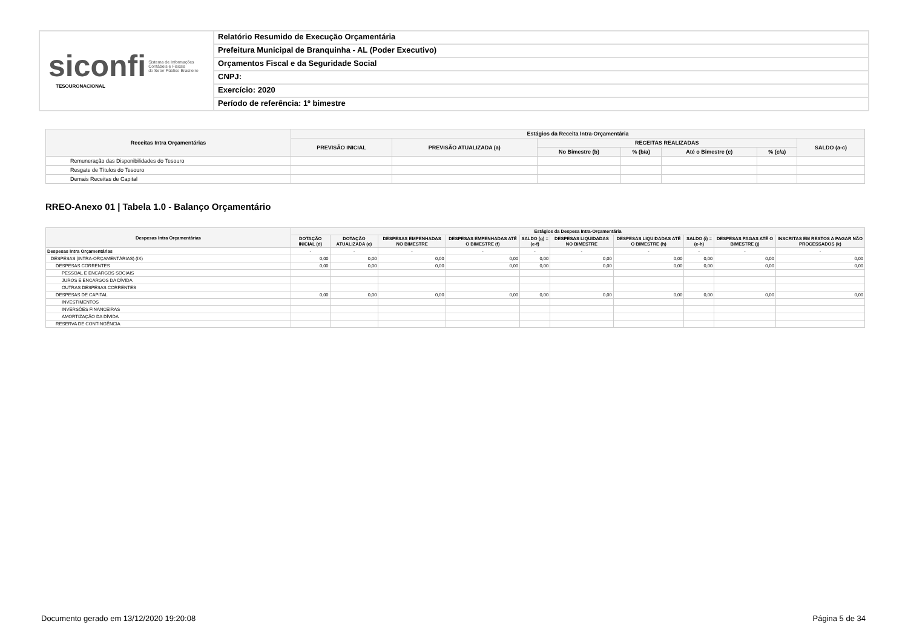siconfi Sistema de Informações
Contábeis e Fiscais
do Setor Público Brasileiro
TESOURONACIONAL
Relatório Resumido de Execução Orçamentária
Prefeitura Municipal de Branquinha - AL (Poder Executivo)
Orçamentos Fiscal e da Seguridade Social
CNPJ:
Exercício: 2020
Período de referência: 1º bimestre
| Receitas Intra Orçamentárias | Estágios da Receita Intra-Orçamentária | | | | | | |
| --- | --- | --- | --- | --- | --- | --- | --- |
| | PREVISÃO INICIAL | PREVISÃO ATUALIZADA (a) | RECEITAS REALIZADAS | | | | SALDO (a-c) |
| | | | No Bimestre (b) | % (b/a) | Até o Bimestre (c) | % (c/a) | |
| Remuneração das Disponibilidades do Tesouro | | | | | | | |
| Resgate de Títulos do Tesouro | | | | | | | |
| Demais Receitas de Capital | | | | | | | |
RREO-Anexo 01 | Tabela 1.0 - Balanço Orçamentário
| Despesas Intra Orçamentárias | Estágios da Despesa Intra-Orçamentária | | | | | | | | | |
| --- | --- | --- | --- | --- | --- | --- | --- | --- | --- | --- |
| | DOTAÇÃO INICIAL (d) | DOTAÇÃO ATUALIZADA (e) | DESPESAS EMPENHADAS NO BIMESTRE | DESPESAS EMPENHADAS ATÉ O BIMESTRE (f) | SALDO (g) = (e-f) | DESPESAS LIQUIDADAS NO BIMESTRE | DESPESAS LIQUIDADAS ATÉ O BIMESTRE (h) | SALDO (i) = (e-h) | DESPESAS PAGAS ATÉ O BIMESTRE (j) | INSCRITAS EM RESTOS A PAGAR NÃO PROCESSADOS (k) |
| Despesas Intra Orçamentárias | - | - | - | - | - | - | - | - | - | - |
| DESPESAS (INTRA-ORÇAMENTÁRIAS) (IX) | 0,00 | 0,00 | 0,00 | 0,00 | 0,00 | 0,00 | 0,00 | 0,00 | 0,00 | 0,00 |
| DESPESAS CORRENTES | 0,00 | 0,00 | 0,00 | 0,00 | 0,00 | 0,00 | 0,00 | 0,00 | 0,00 | 0,00 |
| PESSOAL E ENCARGOS SOCIAIS | | | | | | | | | | |
| JUROS E ENCARGOS DA DÍVIDA | | | | | | | | | | |
| OUTRAS DESPESAS CORRENTES | | | | | | | | | | |
| DESPESAS DE CAPITAL | 0,00 | 0,00 | 0,00 | 0,00 | 0,00 | 0,00 | 0,00 | 0,00 | 0,00 | 0,00 |
| INVESTIMENTOS | | | | | | | | | | |
| INVERSÕES FINANCEIRAS | | | | | | | | | | |
| AMORTIZAÇÃO DA DÍVIDA | | | | | | | | | | |
| RESERVA DE CONTINGÊNCIA | | | | | | | | | | |
Documento gerado em 13/12/2020 19:20:08 Página 5 de 34